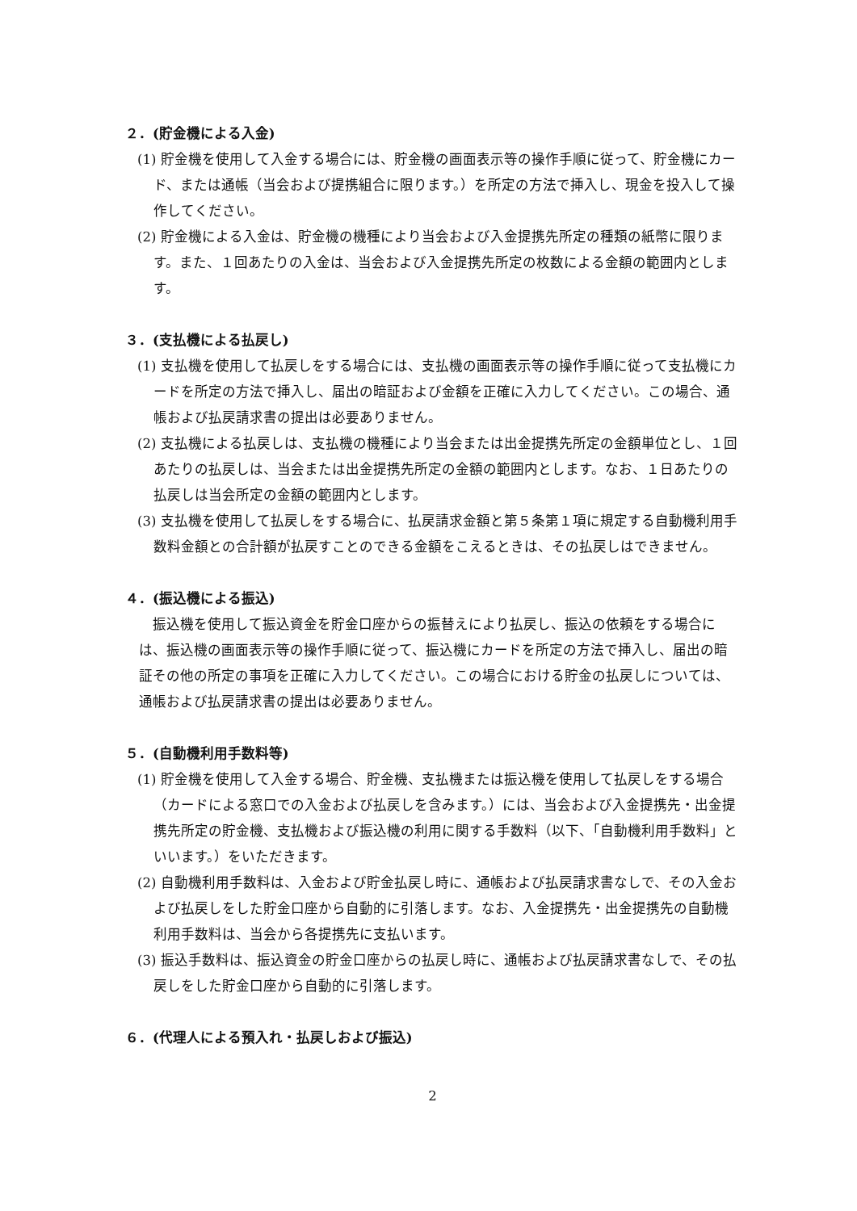２．(貯金機による入金)
(1) 貯金機を使用して入金する場合には、貯金機の画面表示等の操作手順に従って、貯金機にカード、または通帳（当会および提携組合に限ります。）を所定の方法で挿入し、現金を投入して操作してください。
(2) 貯金機による入金は、貯金機の機種により当会および入金提携先所定の種類の紙幣に限ります。また、１回あたりの入金は、当会および入金提携先所定の枚数による金額の範囲内とします。
３．(支払機による払戻し)
(1) 支払機を使用して払戻しをする場合には、支払機の画面表示等の操作手順に従って支払機にカードを所定の方法で挿入し、届出の暗証および金額を正確に入力してください。この場合、通帳および払戻請求書の提出は必要ありません。
(2) 支払機による払戻しは、支払機の機種により当会または出金提携先所定の金額単位とし、１回あたりの払戻しは、当会または出金提携先所定の金額の範囲内とします。なお、１日あたりの払戻しは当会所定の金額の範囲内とします。
(3) 支払機を使用して払戻しをする場合に、払戻請求金額と第５条第１項に規定する自動機利用手数料金額との合計額が払戻すことのできる金額をこえるときは、その払戻しはできません。
４．(振込機による振込)
振込機を使用して振込資金を貯金口座からの振替えにより払戻し、振込の依頼をする場合には、振込機の画面表示等の操作手順に従って、振込機にカードを所定の方法で挿入し、届出の暗証その他の所定の事項を正確に入力してください。この場合における貯金の払戻しについては、通帳および払戻請求書の提出は必要ありません。
５．(自動機利用手数料等)
(1) 貯金機を使用して入金する場合、貯金機、支払機または振込機を使用して払戻しをする場合（カードによる窓口での入金および払戻しを含みます。）には、当会および入金提携先・出金提携先所定の貯金機、支払機および振込機の利用に関する手数料（以下、「自動機利用手数料」といいます。）をいただきます。
(2) 自動機利用手数料は、入金および貯金払戻し時に、通帳および払戻請求書なしで、その入金および払戻しをした貯金口座から自動的に引落します。なお、入金提携先・出金提携先の自動機利用手数料は、当会から各提携先に支払います。
(3) 振込手数料は、振込資金の貯金口座からの払戻し時に、通帳および払戻請求書なしで、その払戻しをした貯金口座から自動的に引落します。
６．(代理人による預入れ・払戻しおよび振込)
2